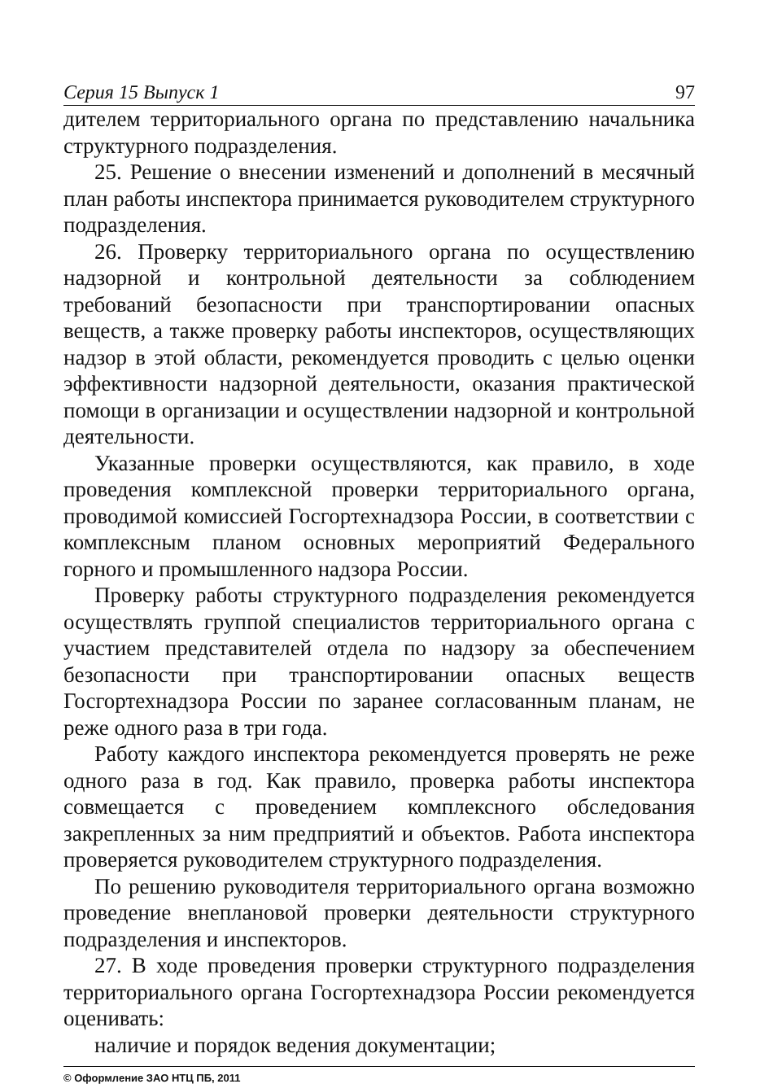Серия 15 Выпуск 1 97
дителем территориального органа по представлению начальника структурного подразделения.
25. Решение о внесении изменений и дополнений в месячный план работы инспектора принимается руководителем структурного подразделения.
26. Проверку территориального органа по осуществлению надзорной и контрольной деятельности за соблюдением требований безопасности при транспортировании опасных веществ, а также проверку работы инспекторов, осуществляющих надзор в этой области, рекомендуется проводить с целью оценки эффективности надзорной деятельности, оказания практической помощи в организации и осуществлении надзорной и контрольной деятельности.
Указанные проверки осуществляются, как правило, в ходе проведения комплексной проверки территориального органа, проводимой комиссией Госгортехнадзора России, в соответствии с комплексным планом основных мероприятий Федерального горного и промышленного надзора России.
Проверку работы структурного подразделения рекомендуется осуществлять группой специалистов территориального органа с участием представителей отдела по надзору за обеспечением безопасности при транспортировании опасных веществ Госгортехнадзора России по заранее согласованным планам, не реже одного раза в три года.
Работу каждого инспектора рекомендуется проверять не реже одного раза в год. Как правило, проверка работы инспектора совмещается с проведением комплексного обследования закрепленных за ним предприятий и объектов. Работа инспектора проверяется руководителем структурного подразделения.
По решению руководителя территориального органа возможно проведение внеплановой проверки деятельности структурного подразделения и инспекторов.
27. В ходе проведения проверки структурного подразделения территориального органа Госгортехнадзора России рекомендуется оценивать:
наличие и порядок ведения документации;
© Оформление ЗАО НТЦ ПБ, 2011